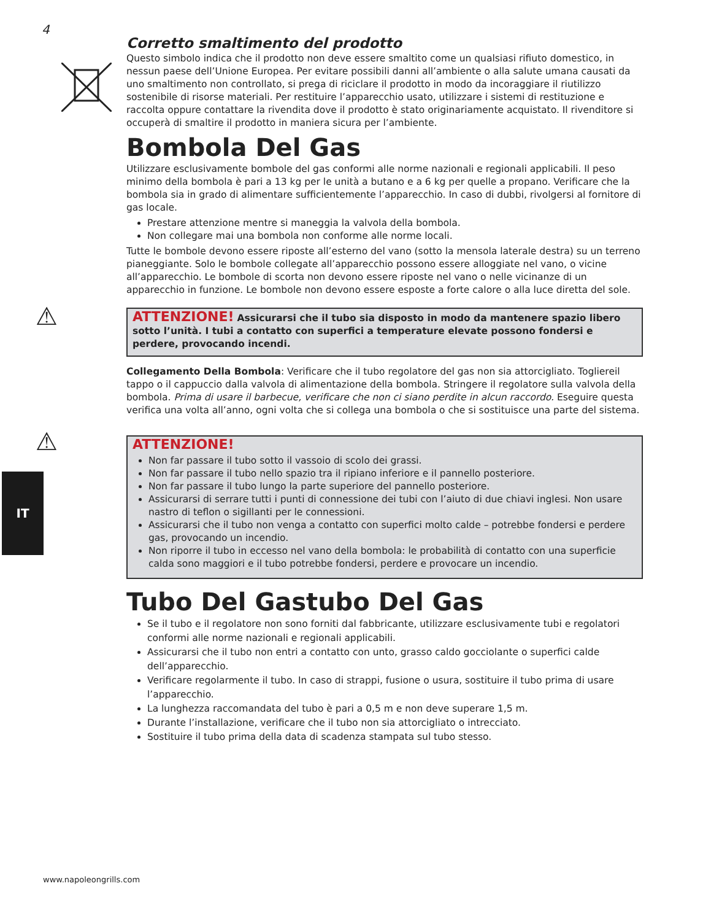4
Corretto smaltimento del prodotto
Questo simbolo indica che il prodotto non deve essere smaltito come un qualsiasi rifiuto domestico, in nessun paese dell’Unione Europea. Per evitare possibili danni all’ambiente o alla salute umana causati da uno smaltimento non controllato, si prega di riciclare il prodotto in modo da incoraggiare il riutilizzo sostenibile di risorse materiali. Per restituire l’apparecchio usato, utilizzare i sistemi di restituzione e raccolta oppure contattare la rivendita dove il prodotto è stato originariamente acquistato. Il rivenditore si occuperà di smaltire il prodotto in maniera sicura per l’ambiente.
Bombola Del Gas
Utilizzare esclusivamente bombole del gas conformi alle norme nazionali e regionali applicabili. Il peso minimo della bombola è pari a 13 kg per le unità a butano e a 6 kg per quelle a propano. Verificare che la bombola sia in grado di alimentare sufficientemente l’apparecchio. In caso di dubbi, rivolgersi al fornitore di gas locale.
Prestare attenzione mentre si maneggia la valvola della bombola.
Non collegare mai una bombola non conforme alle norme locali.
Tutte le bombole devono essere riposte all’esterno del vano (sotto la mensola laterale destra) su un terreno pianeggiante. Solo le bombole collegate all’apparecchio possono essere alloggiate nel vano, o vicine all’apparecchio. Le bombole di scorta non devono essere riposte nel vano o nelle vicinanze di un apparecchio in funzione. Le bombole non devono essere esposte a forte calore o alla luce diretta del sole.
⚠ ATTENZIONE! Assicurarsi che il tubo sia disposto in modo da mantenere spazio libero sotto l’unità. I tubi a contatto con superfici a temperature elevate possono fondersi e perdere, provocando incendi.
Collegamento Della Bombola: Verificare che il tubo regolatore del gas non sia attorcigliato. Togliereil tappo o il cappuccio dalla valvola di alimentazione della bombola. Stringere il regolatore sulla valvola della bombola. Prima di usare il barbecue, verificare che non ci siano perdite in alcun raccordo. Eseguire questa verifica una volta all’anno, ogni volta che si collega una bombola o che si sostituisce una parte del sistema.
⚠
ATTENZIONE!
Non far passare il tubo sotto il vassoio di scolo dei grassi.
Non far passare il tubo nello spazio tra il ripiano inferiore e il pannello posteriore.
Non far passare il tubo lungo la parte superiore del pannello posteriore.
Assicurarsi di serrare tutti i punti di connessione dei tubi con l’aiuto di due chiavi inglesi. Non usare nastro di teflon o sigillanti per le connessioni.
Assicurarsi che il tubo non venga a contatto con superfici molto calde – potrebbe fondersi e perdere gas, provocando un incendio.
Non riporre il tubo in eccesso nel vano della bombola: le probabilità di contatto con una superficie calda sono maggiori e il tubo potrebbe fondersi, perdere e provocare un incendio.
Tubo Del Gastubo Del Gas
Se il tubo e il regolatore non sono forniti dal fabbricante, utilizzare esclusivamente tubi e regolatori conformi alle norme nazionali e regionali applicabili.
Assicurarsi che il tubo non entri a contatto con unto, grasso caldo gocciolante o superfici calde dell’apparecchio.
Verificare regolarmente il tubo. In caso di strappi, fusione o usura, sostituire il tubo prima di usare l’apparecchio.
La lunghezza raccomandata del tubo è pari a 0,5 m e non deve superare 1,5 m.
Durante l’installazione, verificare che il tubo non sia attorcigliato o intrecciato.
Sostituire il tubo prima della data di scadenza stampata sul tubo stesso.
IT
www.napoleongrills.com